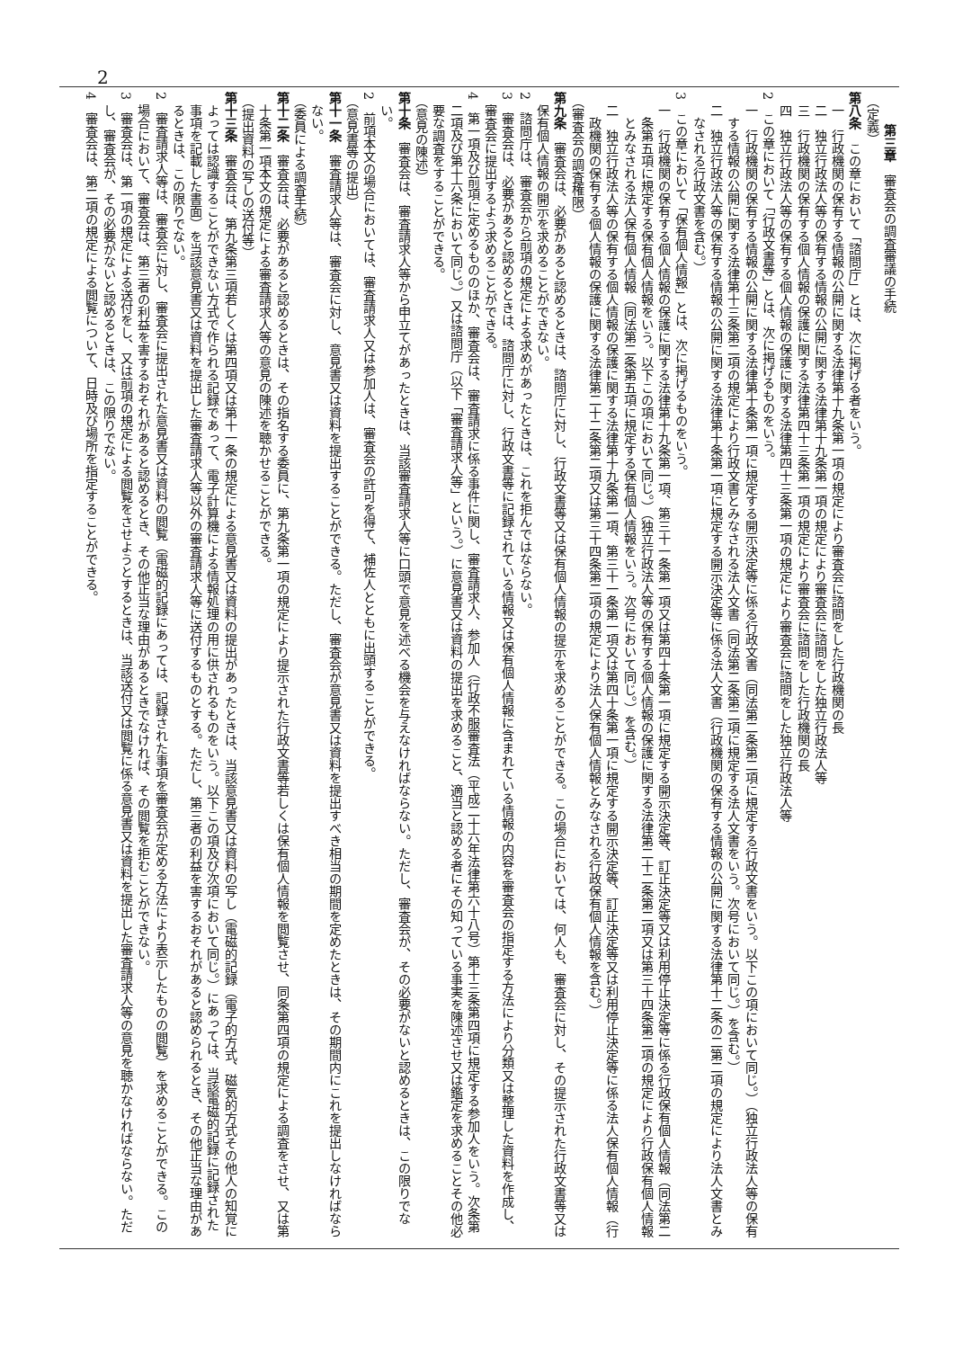2
第三章　審査会の調査審議の手続
（定義）
第八条　この章において「諮問庁」とは、次に掲げる者をいう。
一　行政機関の保有する情報の公開に関する法律第十九条第一項の規定により審査会に諮問をした行政機関の長
二　独立行政法人等の保有する情報の公開に関する法律第十九条第一項の規定により審査会に諮問をした独立行政法人等
三　行政機関の保有する個人情報の保護に関する法律第四十三条第一項の規定により審査会に諮問をした行政機関の長
四　独立行政法人等の保有する個人情報の保護に関する法律第四十三条第一項の規定により審査会に諮問をした独立行政法人等
2　この章において「行政文書等」とは、次に掲げるものをいう。
一　行政機関の保有する情報の公開に関する法律第十条第一項に規定する開示決定等に係る行政文書（同法第二条第二項に規定する行政文書をいう。以下この項において同じ。）（独立行政法人等の保有する情報の公開に関する法律第十三条第二項の規定により行政文書とみなされる法人文書（同法第二条第二項に規定する法人文書をいう。次号において同じ。）を含む。）
二　独立行政法人等の保有する情報の公開に関する法律第十条第一項に規定する開示決定等に係る法人文書（行政機関の保有する情報の公開に関する法律第十二条の二第二項の規定により法人文書とみなされる行政文書を含む。）
3　この章において「保有個人情報」とは、次に掲げるものをいう。
一　行政機関の保有する個人情報の保護に関する法律第十九条第一項、第三十一条第一項又は第四十条第一項に規定する開示決定等、訂正決定等又は利用停止決定等に係る行政保有個人情報（同法第二条第五項に規定する保有個人情報をいう。以下この項において同じ。）（独立行政法人等の保有する個人情報の保護に関する法律第二十二条第二項又は第三十四条第二項の規定により行政保有個人情報とみなされる法人保有個人情報（同法第二条第五項に規定する保有個人情報をいう。次号において同じ。）を含む。）
二　独立行政法人等の保有する個人情報の保護に関する法律第十九条第一項、第三十一条第一項又は第四十条第一項に規定する開示決定等、訂正決定等又は利用停止決定等に係る法人保有個人情報（行政機関の保有する個人情報の保護に関する法律第二十二条第二項又は第三十四条第二項の規定により法人保有個人情報とみなされる行政保有個人情報を含む。）
（審査会の調査権限）
第九条　審査会は、必要があると認めるときは、諮問庁に対し、行政文書等又は保有個人情報の提示を求めることができる。この場合においては、何人も、審査会に対し、その提示された行政文書等又は保有個人情報の開示を求めることができない。
2　諮問庁は、審査会から前項の規定による求めがあったときは、これを拒んではならない。
3　審査会は、必要があると認めるときは、諮問庁に対し、行政文書等に記録されている情報又は保有個人情報に含まれている情報の内容を審査会の指定する方法により分類又は整理した資料を作成し、審査会に提出するよう求めることができる。
4　第一項及び前項に定めるもののほか、審査会は、審査請求に係る事件に関し、審査請求人、参加人（行政不服審査法（平成二十六年法律第六十八号）第十三条第四項に規定する参加人をいう。次条第二項及び第十六条において同じ。）又は諮問庁（以下「審査請求人等」という。）に意見書又は資料の提出を求めること、適当と認める者にその知っている事実を陳述させ又は鑑定を求めることその他必要な調査をすることができる。
（意見の陳述）
第十条　審査会は、審査請求人等から申立てがあったときは、当該審査請求人等に口頭で意見を述べる機会を与えなければならない。ただし、審査会が、その必要がないと認めるときは、この限りでない。
2　前項本文の場合においては、審査請求人又は参加人は、審査会の許可を得て、補佐人とともに出頭することができる。
（意見書等の提出）
第十一条　審査請求人等は、審査会に対し、意見書又は資料を提出することができる。ただし、審査会が意見書又は資料を提出すべき相当の期間を定めたときは、その期間内にこれを提出しなければならない。
（委員による調査手続）
第十二条　審査会は、必要があると認めるときは、その指名する委員に、第九条第一項の規定により提示された行政文書等若しくは保有個人情報を閲覧させ、同条第四項の規定による調査をさせ、又は第十条第一項本文の規定による審査請求人等の意見の陳述を聴かせることができる。
（提出資料の写しの送付等）
第十三条　審査会は、第九条第三項若しくは第四項又は第十一条の規定による意見書又は資料の提出があったときは、当該意見書又は資料の写し（電磁的記録（電子的方式、磁気的方式その他人の知覚によっては認識することができない方式で作られる記録であって、電子計算機による情報処理の用に供されるものをいう。以下この項及び次項において同じ。）にあっては、当該電磁的記録に記録された事項を記載した書面）を当該意見書又は資料を提出した審査請求人等以外の審査請求人等に送付するものとする。ただし、第三者の利益を害するおそれがあると認められるとき、その他正当な理由があるときは、この限りでない。
2　審査請求人等は、審査会に対し、審査会に提出された意見書又は資料の閲覧（電磁的記録にあっては、記録された事項を審査会が定める方法により表示したものの閲覧）を求めることができる。この場合において、審査会は、第三者の利益を害するおそれがあると認めるとき、その他正当な理由があるときでなければ、その閲覧を拒むことができない。
3　審査会は、第一項の規定による送付をし、又は前項の規定による閲覧をさせようとするときは、当該送付又は閲覧に係る意見書又は資料を提出した審査請求人等の意見を聴かなければならない。ただし、審査会が、その必要がないと認めるときは、この限りでない。
4　審査会は、第二項の規定による閲覧について、日時及び場所を指定することができる。